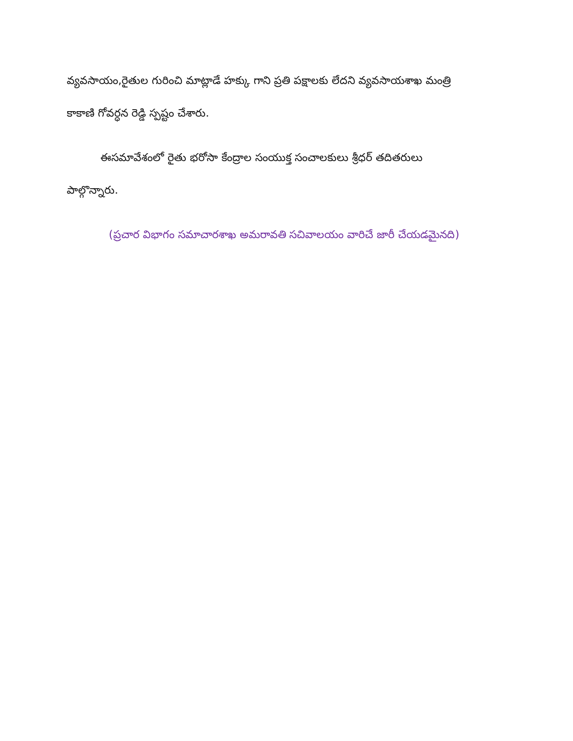వ్యవసాయం,రైతుల గురించి మాట్లాడే హక్కు గాని ప్రతి పక్షాలకు లేదని వ్యవసాయశాఖ మంత్రి కాకాణి గోవర్ధన రెడ్డి స్పష్టం చేశారు.
ఈసమావేశంలో రైతు భరోసా కేంద్రాల సంయుక్త సంచాలకులు శ్రీధర్ తదితరులు పాల్గొన్నారు.
(ప్రచార విభాగం సమాచారశాఖ అమరావతి సచివాలయం వారిచే జారీ చేయడమైనది)